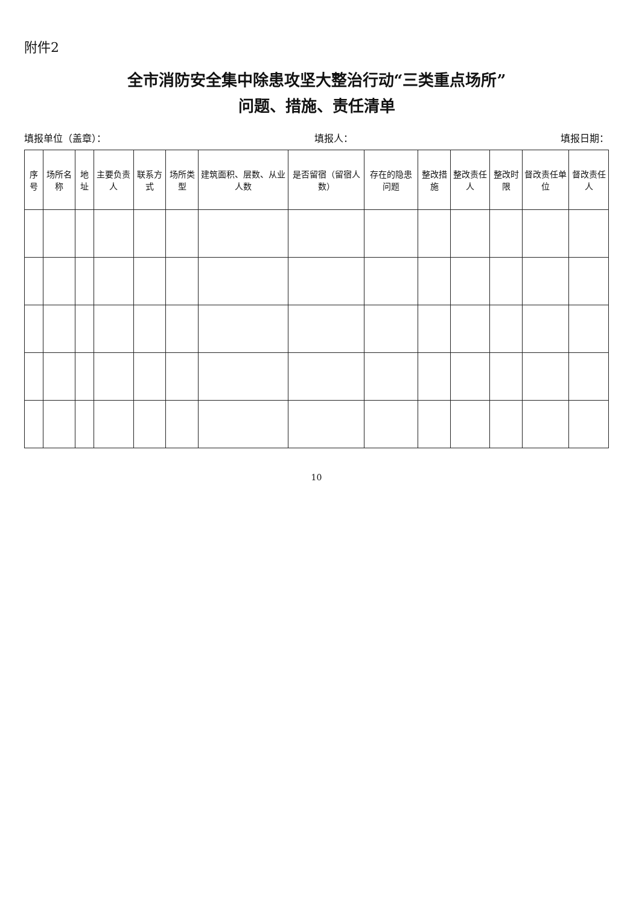附件2
全市消防安全集中除患攻坚大整治行动“三类重点场所”
问题、措施、责任清单
填报单位（盖章）： 填报人： 填报日期：
| 序号 | 场所名称 | 地址 | 主要负责人 | 联系方式 | 场所类型 | 建筑面积、层数、从业人数 | 是否留宿（留宿人数） | 存在的隐患问题 | 整改措施 | 整改责任人 | 整改时限 | 督改责任单位 | 督改责任人 |
| --- | --- | --- | --- | --- | --- | --- | --- | --- | --- | --- | --- | --- | --- |
10